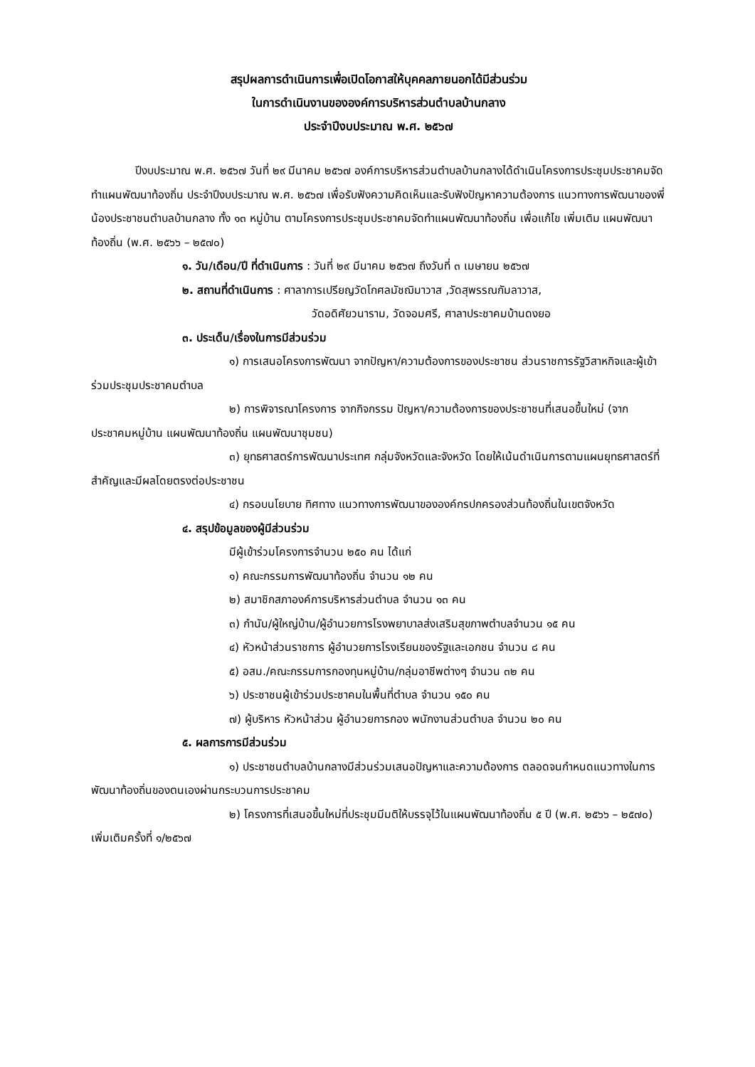สรุปผลการดำเนินการเพื่อเปิดโอกาสให้บุคคลภายนอกได้มีส่วนร่วม
ในการดำเนินงานขององค์การบริหารส่วนตำบลบ้านกลาง
ประจำปีงบประมาณ พ.ศ. ๒๕๖๗
ปีงบประมาณ พ.ศ. ๒๕๖๗ วันที่ ๒๙ มีนาคม ๒๕๖๗ องค์การบริหารส่วนตำบลบ้านกลางได้ดำเนินโครงการประชุมประชาคมจัดทำแผนพัฒนาท้องถิ่น ประจำปีงบประมาณ พ.ศ. ๒๕๖๗ เพื่อรับฟังความคิดเห็นและรับฟังปัญหาความต้องการ แนวทางการพัฒนาของพี่น้องประชาชนตำบลบ้านกลาง ทั้ง ๑๓ หมู่บ้าน ตามโครงการประชุมประชาคมจัดทำแผนพัฒนาท้องถิ่น เพื่อแก้ไข เพิ่มเติม แผนพัฒนาท้องถิ่น (พ.ศ. ๒๕๖๖ – ๒๕๗๐)
๑. วัน/เดือน/ปี ที่ดำเนินการ : วันที่ ๒๙ มีนาคม ๒๕๖๗ ถึงวันที่ ๓ เมษายน ๒๕๖๗
๒. สถานที่ดำเนินการ : ศาลาการเปรียญวัดโกศลมัชฌิมาวาส ,วัดสุพรรณกัมลาวาส,
วัดอดิศัยวนาราม, วัดจอมศรี, ศาลาประชาคมบ้านดงยอ
๓. ประเด็น/เรื่องในการมีส่วนร่วม
๑) การเสนอโครงการพัฒนา จากปัญหา/ความต้องการของประชาชน ส่วนราชการรัฐวิสาหกิจและผู้เข้าร่วมประชุมประชาคมตำบล
๒) การพิจารณาโครงการ จากกิจกรรม ปัญหา/ความต้องการของประชาชนที่เสนอขึ้นใหม่ (จากประชาคมหมู่บ้าน แผนพัฒนาท้องถิ่น แผนพัฒนาชุมชน)
๓) ยุทธศาสตร์การพัฒนาประเทศ กลุ่มจังหวัดและจังหวัด โดยให้เน้นดำเนินการตามแผนยุทธศาสตร์ที่สำคัญและมีผลโดยตรงต่อประชาชน
๔) กรอบนโยบาย ทิศทาง แนวทางการพัฒนาขององค์กรปกครองส่วนท้องถิ่นในเขตจังหวัด
๔. สรุปข้อมูลของผู้มีส่วนร่วม
มีผู้เข้าร่วมโครงการจำนวน ๒๕๐ คน ได้แก่
๑) คณะกรรมการพัฒนาท้องถิ่น จำนวน ๑๒ คน
๒) สมาชิกสภาองค์การบริหารส่วนตำบล จำนวน ๑๓ คน
๓) กำนัน/ผู้ใหญ่บ้าน/ผู้อำนวยการโรงพยาบาลส่งเสริมสุขภาพตำบลจำนวน ๑๕ คน
๔) หัวหน้าส่วนราชการ ผู้อำนวยการโรงเรียนของรัฐและเอกชน จำนวน ๘ คน
๕) อสม./คณะกรรมการกองทุนหมู่บ้าน/กลุ่มอาชีพต่างๆ จำนวน ๓๒ คน
๖) ประชาชนผู้เข้าร่วมประชาคมในพื้นที่ตำบล จำนวน ๑๕๐ คน
๗) ผู้บริหาร หัวหน้าส่วน ผู้อำนวยการกอง พนักงานส่วนตำบล จำนวน ๒๐ คน
๕. ผลการการมีส่วนร่วม
๑) ประชาชนตำบลบ้านกลางมีส่วนร่วมเสนอปัญหาและความต้องการ ตลอดจนกำหนดแนวทางในการพัฒนาท้องถิ่นของตนเองผ่านกระบวนการประชาคม
๒) โครงการที่เสนอขึ้นใหม่ที่ประชุมมีมติให้บรรจุไว้ในแผนพัฒนาท้องถิ่น ๕ ปี (พ.ศ. ๒๕๖๖ – ๒๕๗๐) เพิ่มเติมครั้งที่ ๑/๒๕๖๗